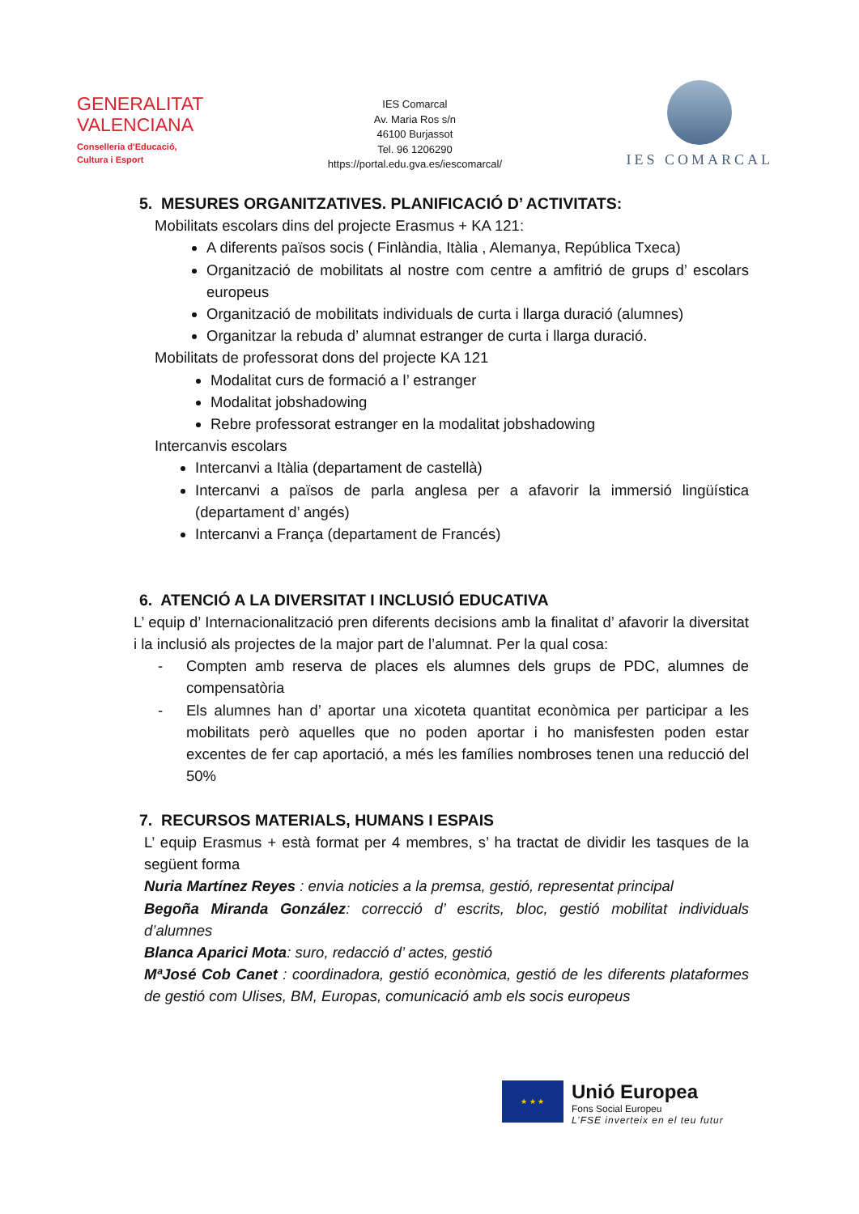GENERALITAT
VALENCIANA
Conselleria d'Educació,
Cultura i Esport
IES Comarcal
Av. Maria Ros s/n
46100 Burjassot
Tel. 96 1206290
https://portal.edu.gva.es/iescomarcal/
IES COMARCAL
5. MESURES ORGANITZATIVES. PLANIFICACIÓ D’ ACTIVITATS:
Mobilitats escolars dins del projecte Erasmus + KA 121:
A diferents països socis ( Finlàndia, Itàlia , Alemanya, República Txeca)
Organització de mobilitats al nostre com centre a amfitrió de grups d’ escolars europeus
Organització de mobilitats individuals de curta i llarga duració (alumnes)
Organitzar la rebuda d’ alumnat estranger de curta i llarga duració.
Mobilitats de professorat dons del projecte KA 121
Modalitat curs de formació a l’ estranger
Modalitat jobshadowing
Rebre professorat estranger en la modalitat jobshadowing
Intercanvis escolars
Intercanvi a Itàlia (departament de castellà)
Intercanvi a països de parla anglesa per a afavorir la immersió lingüística (departament d’ angés)
Intercanvi a França (departament de Francés)
6. ATENCIÓ A LA DIVERSITAT I INCLUSIÓ EDUCATIVA
L’ equip d’ Internacionalització pren diferents decisions amb la finalitat d’ afavorir la diversitat i la inclusió als projectes de la major part de l’alumnat. Per la qual cosa:
- Compten amb reserva de places els alumnes dels grups de PDC, alumnes de compensatòria
- Els alumnes han d’ aportar una xicoteta quantitat econòmica per participar a les mobilitats però aquelles que no poden aportar i ho manisfesten poden estar excentes de fer cap aportació, a més les famílies nombroses tenen una reducció del 50%
7. RECURSOS MATERIALS, HUMANS I ESPAIS
L’ equip Erasmus + està format per 4 membres, s’ ha tractat de dividir les tasques de la següent forma
Nuria Martínez Reyes : envia noticies a la premsa, gestió, representat principal
Begoña Miranda González: correcció d’ escrits, bloc, gestió mobilitat individuals d’alumnes
Blanca Aparici Mota: suro, redacció d’ actes, gestió
MªJosé Cob Canet : coordinadora, gestió econòmica, gestió de les diferents plataformes de gestió com Ulises, BM, Europas, comunicació amb els socis europeus
★ ★ ★
Unió Europea
Fons Social Europeu
L’FSE inverteix en el teu futur